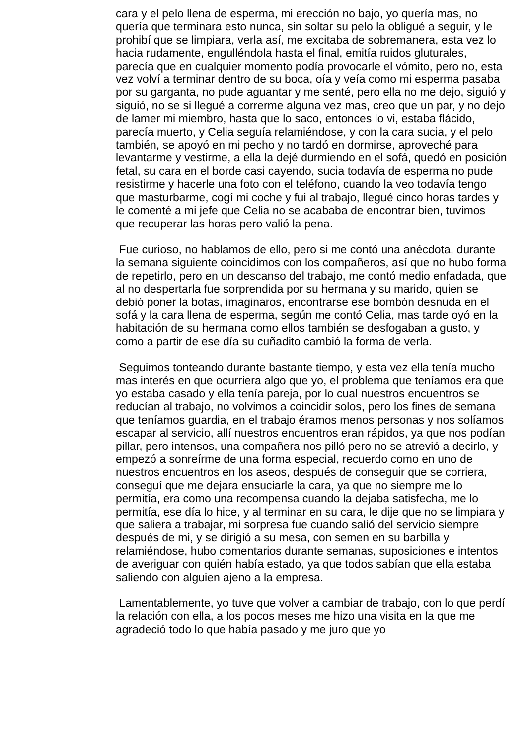cara y el pelo llena de esperma, mi erección no bajo, yo quería mas, no quería que terminara esto nunca, sin soltar su pelo la obligué a seguir, y le prohibí que se limpiara, verla así, me excitaba de sobremanera, esta vez lo hacia rudamente, engulléndola hasta el final, emitía ruidos gluturales, parecía que en cualquier momento podía provocarle el vómito, pero no, esta vez volví a terminar dentro de su boca, oía y veía como mi esperma pasaba por su garganta, no pude aguantar y me senté, pero ella no me dejo, siguió y siguió, no se si llegué a correrme alguna vez mas, creo que un par, y no dejo de lamer mi miembro, hasta que lo saco, entonces lo vi, estaba flácido, parecía muerto, y Celia seguía relamiéndose, y con la cara sucia, y el pelo también, se apoyó en mi pecho y no tardó en dormirse, aproveché para levantarme y vestirme, a ella la dejé durmiendo en el sofá, quedó en posición fetal, su cara en el borde casi cayendo, sucia todavía de esperma no pude resistirme y hacerle una foto con el teléfono, cuando la veo todavía tengo que masturbarme, cogí mi coche y fui al trabajo, llegué cinco horas tardes y le comenté a mi jefe que Celia no se acababa de encontrar bien, tuvimos que recuperar las horas pero valió la pena.
Fue curioso, no hablamos de ello, pero si me contó una anécdota, durante la semana siguiente coincidimos con los compañeros, así que no hubo forma de repetirlo, pero en un descanso del trabajo, me contó medio enfadada, que al no despertarla fue sorprendida por su hermana y su marido, quien se debió poner la botas, imaginaros, encontrarse ese bombón desnuda en el sofá y la cara llena de esperma, según me contó Celia, mas tarde oyó en la habitación de su hermana como ellos también se desfogaban a gusto, y como a partir de ese día su cuñadito cambió la forma de verla.
Seguimos tonteando durante bastante tiempo, y esta vez ella tenía mucho mas interés en que ocurriera algo que yo, el problema que teníamos era que yo estaba casado y ella tenía pareja, por lo cual nuestros encuentros se reducían al trabajo, no volvimos a coincidir solos, pero los fines de semana que teníamos guardia, en el trabajo éramos menos personas y nos solíamos escapar al servicio, allí nuestros encuentros eran rápidos, ya que nos podían pillar, pero intensos, una compañera nos pilló pero no se atrevió a decirlo, y empezó a sonreírme de una forma especial, recuerdo como en uno de nuestros encuentros en los aseos, después de conseguir que se corriera, conseguí que me dejara ensuciarle la cara, ya que no siempre me lo permitía, era como una recompensa cuando la dejaba satisfecha, me lo permitía, ese día lo hice, y al terminar en su cara, le dije que no se limpiara y que saliera a trabajar, mi sorpresa fue cuando salió del servicio siempre después de mi, y se dirigió a su mesa, con semen en su barbilla y relamiéndose, hubo comentarios durante semanas, suposiciones e intentos de averiguar con quién había estado, ya que todos sabían que ella estaba saliendo con alguien ajeno a la empresa.
Lamentablemente, yo tuve que volver a cambiar de trabajo, con lo que perdí la relación con ella, a los pocos meses me hizo una visita en la que me agradeció todo lo que había pasado y me juro que yo